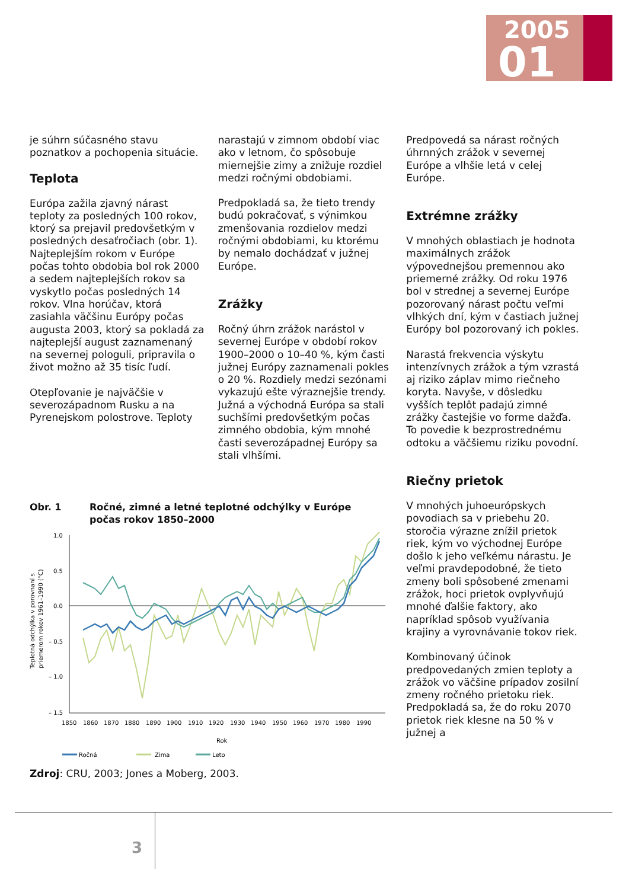2005
01
je súhrn súčasného stavu poznatkov a pochopenia situácie.
Teplota
Európa zažila zjavný nárast teploty za posledných 100 rokov, ktorý sa prejavil predovšetkým v posledných desaťročiach (obr. 1). Najteplejším rokom v Európe počas tohto obdobia bol rok 2000 a sedem najteplejších rokov sa vyskytlo počas posledných 14 rokov. Vlna horúčav, ktorá zasiahla väčšinu Európy počas augusta 2003, ktorý sa pokladá za najteplejší august zaznamenaný na severnej pologuli, pripravila o život možno až 35 tisíc ľudí.
Otepľovanie je najväčšie v severozápadnom Rusku a na Pyrenejskom polostrove. Teploty
narastajú v zimnom období viac ako v letnom, čo spôsobuje miernejšie zimy a znižuje rozdiel medzi ročnými obdobiami.
Predpokladá sa, že tieto trendy budú pokračovať, s výnimkou zmenšovania rozdielov medzi ročnými obdobiami, ku ktorému by nemalo dochádzať v južnej Európe.
Zrážky
Ročný úhrn zrážok narástol v severnej Európe v období rokov 1900–2000 o 10–40 %, kým časti južnej Európy zaznamenali pokles o 20 %. Rozdiely medzi sezónami vykazujú ešte výraznejšie trendy. Južná a východná Európa sa stali suchšími predovšetkým počas zimného obdobia, kým mnohé časti severozápadnej Európy sa stali vlhšími.
Predpovedá sa nárast ročných úhrnných zrážok v severnej Európe a vlhšie letá v celej Európe.
Extrémne zrážky
V mnohých oblastiach je hodnota maximálnych zrážok výpovednejšou premennou ako priemerné zrážky. Od roku 1976 bol v strednej a severnej Európe pozorovaný nárast počtu veľmi vlhkých dní, kým v častiach južnej Európy bol pozorovaný ich pokles.
Narastá frekvencia výskytu intenzívnych zrážok a tým vzrastá aj riziko záplav mimo riečneho koryta. Navyše, v dôsledku vyšších teplôt padajú zimné zrážky častejšie vo forme dažďa. To povedie k bezprostrednému odtoku a väčšiemu riziku povodní.
Riečny prietok
V mnohých juhoeurópskych povodiach sa v priebehu 20. storočia výrazne znížil prietok riek, kým vo východnej Európe došlo k jeho veľkému nárastu. Je veľmi pravdepodobné, že tieto zmeny boli spôsobené zmenami zrážok, hoci prietok ovplyvňujú mnohé ďalšie faktory, ako napríklad spôsob využívania krajiny a vyrovnávanie tokov riek.
Kombinovaný účinok predpovedaných zmien teploty a zrážok vo väčšine prípadov zosilní zmeny ročného prietoku riek. Predpokladá sa, že do roku 2070 prietok riek klesne na 50 % v južnej a
Obr. 1 Ročné, zimné a letné teplotné odchýlky v Európe
počas rokov 1850–2000
Teplotná odchýlka v porovnaní s
priemerom rokov 1961–1990 (°C)
1.0
0.5
0.0
– 0.5
– 1.0
– 1.5
1850
1860
1870
1880
1890
1900
1910
1920
1930
1940
1950
1960
1970
1980
1990
Rok
Ročná
Zima
Leto
Zdroj: CRU, 2003; Jones a Moberg, 2003.
3